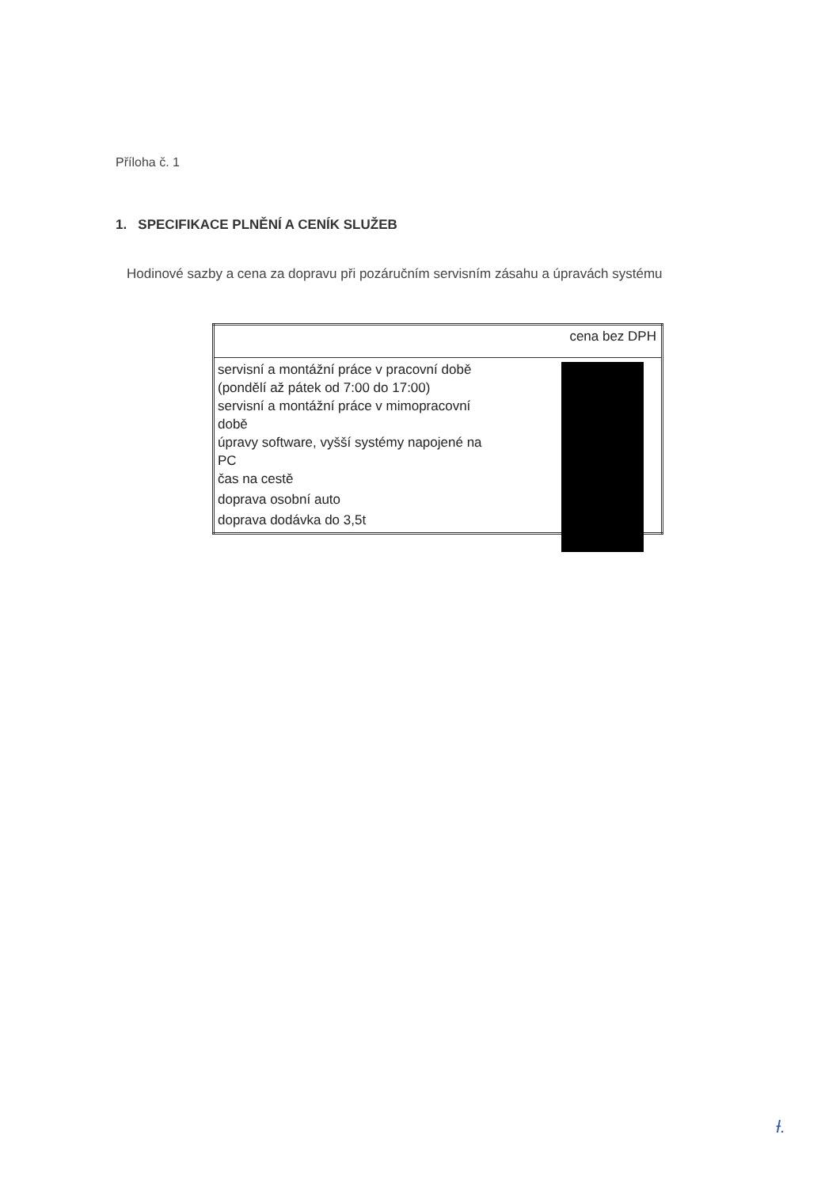Příloha č. 1
1. SPECIFIKACE PLNĚNÍ A CENÍK SLUŽEB
Hodinové sazby a cena za dopravu při pozáručním servisním zásahu a úpravách systému
| cena bez DPH | |
| --- | --- |
| servisní a montážní práce v pracovní době (pondělí až pátek od 7:00 do 17:00) | |
| servisní a montážní práce v mimopracovní době | |
| úpravy software, vyšší systémy napojené na PC | |
| čas na cestě | |
| doprava osobní auto | |
| doprava dodávka do 3,5t | |
Ɨ.